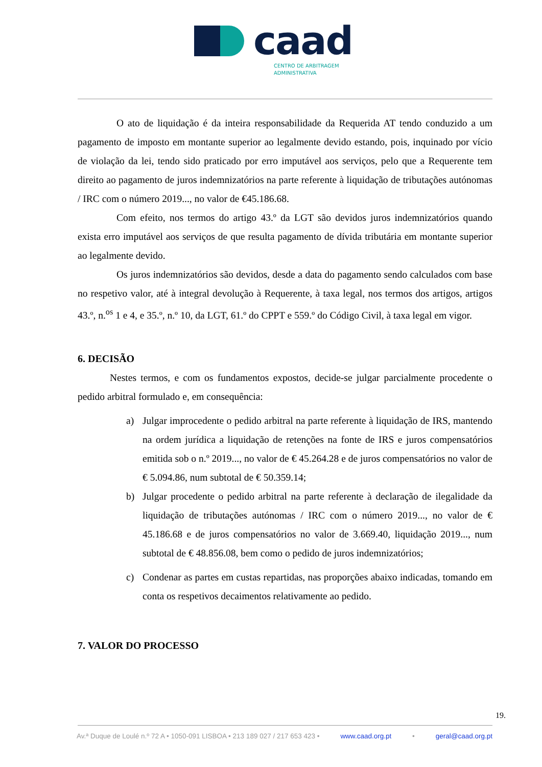caad
CENTRO DE ARBITRAGEM
ADMINISTRATIVA
O ato de liquidação é da inteira responsabilidade da Requerida AT tendo conduzido a um pagamento de imposto em montante superior ao legalmente devido estando, pois, inquinado por vício de violação da lei, tendo sido praticado por erro imputável aos serviços, pelo que a Requerente tem direito ao pagamento de juros indemnizatórios na parte referente à liquidação de tributações autónomas / IRC com o número 2019..., no valor de €45.186.68.
Com efeito, nos termos do artigo 43.º da LGT são devidos juros indemnizatórios quando exista erro imputável aos serviços de que resulta pagamento de dívida tributária em montante superior ao legalmente devido.
Os juros indemnizatórios são devidos, desde a data do pagamento sendo calculados com base no respetivo valor, até à integral devolução à Requerente, à taxa legal, nos termos dos artigos, artigos 43.º, n.<sup>os</sup> 1 e 4, e 35.º, n.º 10, da LGT, 61.º do CPPT e 559.º do Código Civil, à taxa legal em vigor.
6. DECISÃO
Nestes termos, e com os fundamentos expostos, decide-se julgar parcialmente procedente o pedido arbitral formulado e, em consequência:
a) Julgar improcedente o pedido arbitral na parte referente à liquidação de IRS, mantendo na ordem jurídica a liquidação de retenções na fonte de IRS e juros compensatórios emitida sob o n.º 2019..., no valor de € 45.264.28 e de juros compensatórios no valor de € 5.094.86, num subtotal de € 50.359.14;
b) Julgar procedente o pedido arbitral na parte referente à declaração de ilegalidade da liquidação de tributações autónomas / IRC com o número 2019..., no valor de € 45.186.68 e de juros compensatórios no valor de 3.669.40, liquidação 2019..., num subtotal de € 48.856.08, bem como o pedido de juros indemnizatórios;
c) Condenar as partes em custas repartidas, nas proporções abaixo indicadas, tomando em conta os respetivos decaimentos relativamente ao pedido.
7. VALOR DO PROCESSO
19.
Av.ª Duque de Loulé n.º 72 A • 1050-091 LISBOA • 213 189 027 / 217 653 423 • www.caad.org.pt • geral@caad.org.pt